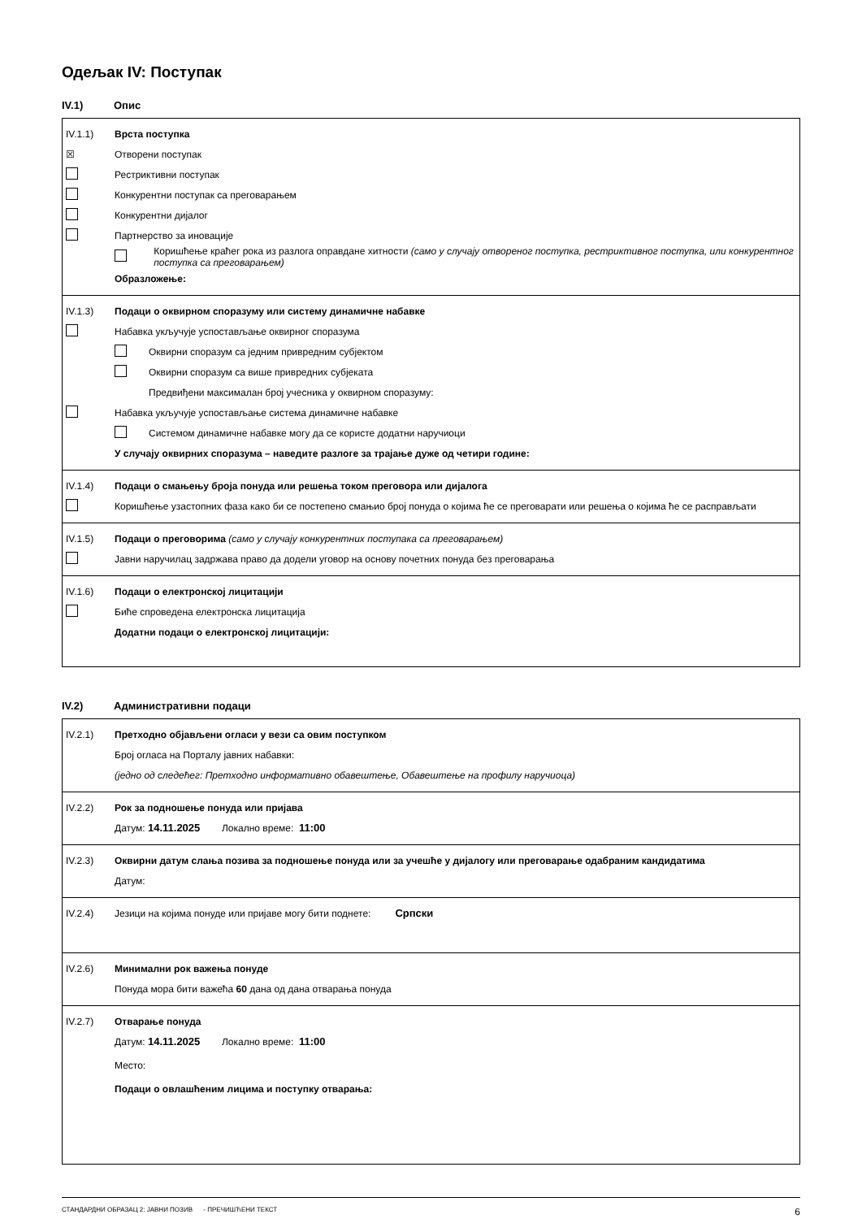Одељак IV: Поступак
IV.1) Опис
IV.1.1) Врста поступка
☒ Отворени поступак
Рестриктивни поступак
Конкурентни поступак са преговарањем
Конкурентни дијалог
Партнерство за иновације
Коришћење краћег рока из разлога оправдане хитности (само у случају отвореног поступка, рестриктивног поступка, или конкурентног поступка са преговарањем)
Образложење:
IV.1.3) Подаци о оквирном споразуму или систему динамичне набавке
Набавка укључује успостављање оквирног споразума
Оквирни споразум са једним привредним субјектом
Оквирни споразум са више привредних субјеката
Предвиђени максималан број учесника у оквирном споразуму:
Набавка укључује успостављање система динамичне набавке
Системом динамичне набавке могу да се користе додатни наручиоци
У случају оквирних споразума – наведите разлоге за трајање дуже од четири године:
IV.1.4) Подаци о смањењу броја понуда или решења током преговора или дијалога
Коришћење узастопних фаза како би се постепено смањио број понуда о којима ће се преговарати или решења о којима ће се расправљати
IV.1.5) Подаци о преговорима (само у случају конкурентних поступака са преговарањем)
Јавни наручилац задржава право да додели уговор на основу почетних понуда без преговарања
IV.1.6) Подаци о електронској лицитацији
Биће спроведена електронска лицитација
Додатни подаци о електронској лицитацији:
IV.2) Административни подаци
IV.2.1) Претходно објављени огласи у вези са овим поступком
Број огласа на Порталу јавних набавки:
(једно од следећег: Претходно информативно обавештење, Обавештење на профилу наручиоца)
IV.2.2) Рок за подношење понуда или пријава
Датум: 14.11.2025 Локално време: 11:00
IV.2.3) Оквирни датум слања позива за подношење понуда или за учешће у дијалогу или преговарање одабраним кандидатима
Датум:
IV.2.4) Језици на којима понуде или пријаве могу бити поднете: Српски
IV.2.6) Минимални рок важења понуде
Понуда мора бити важећа 60 дана од дана отварања понуда
IV.2.7) Отварање понуда
Датум: 14.11.2025 Локално време: 11:00
Место:
Подаци о овлашћеним лицима и поступку отварања:
СТАНДАРДНИ ОБРАЗАЦ 2: ЈАВНИ ПОЗИВ - ПРЕЧИШЋЕНИ ТЕКСТ 6